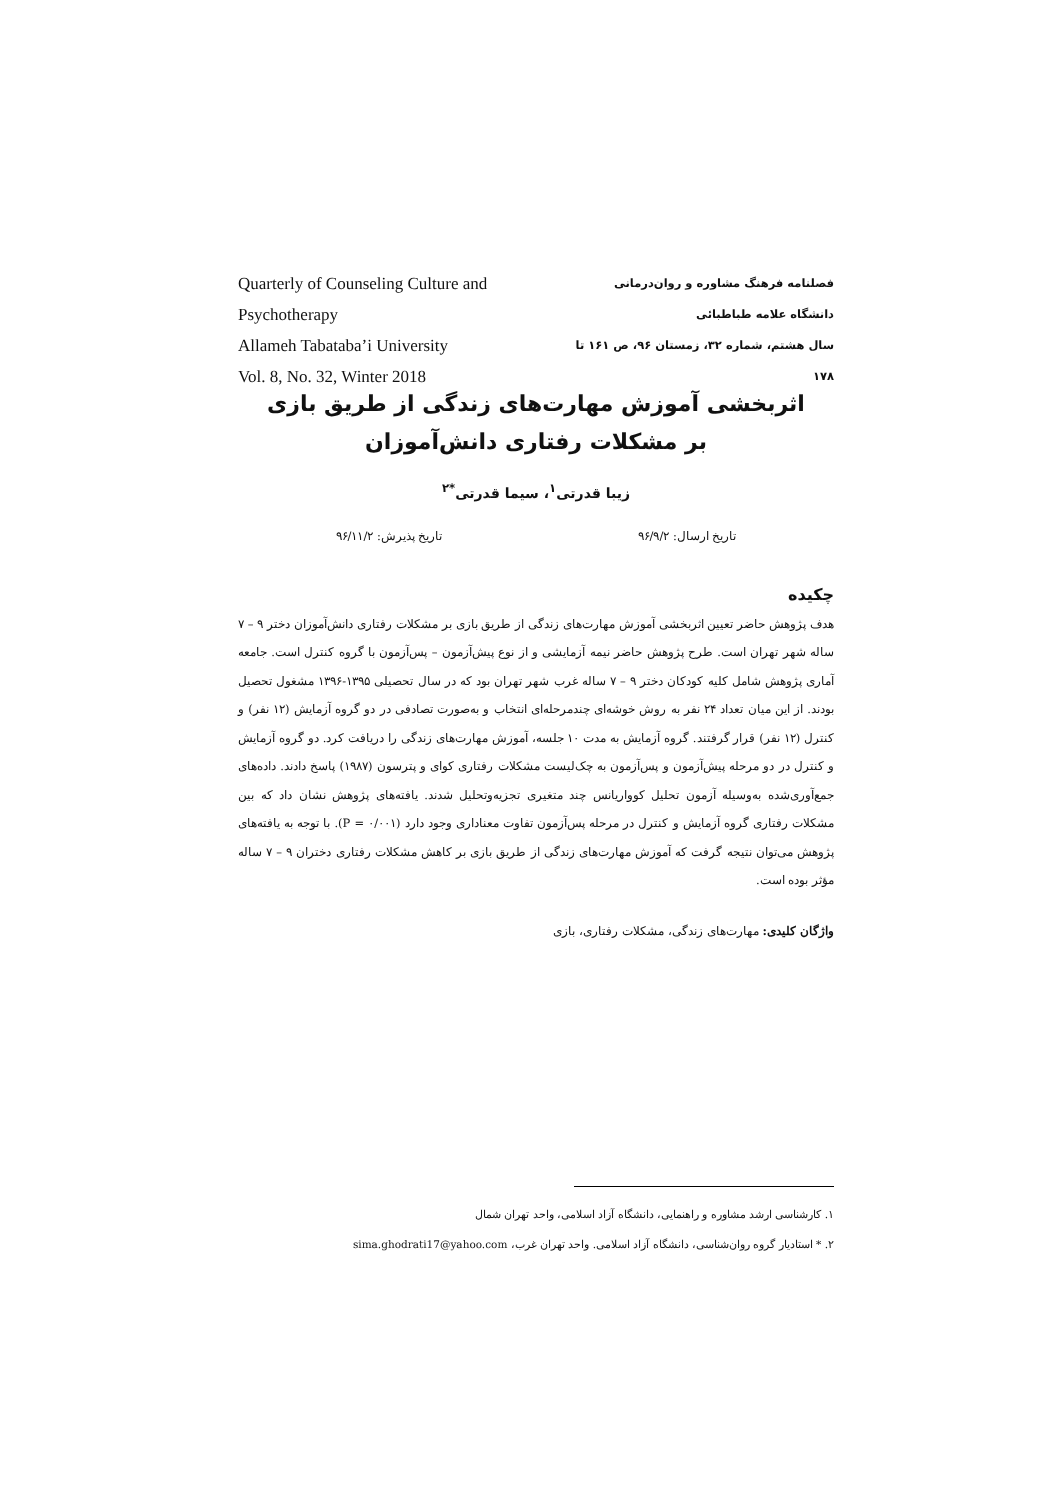Quarterly of Counseling Culture and Psychotherapy
Allameh Tabataba’i University
Vol. 8, No. 32, Winter 2018
فصلنامه فرهنگ مشاوره و روان‌درمانی
دانشگاه علامه طباطبائی
سال هشتم، شماره ۳۲، زمستان ۹۶، ص ۱۶۱ تا ۱۷۸
اثربخشی آموزش مهارت‌های زندگی از طریق بازی
بر مشکلات رفتاری دانش‌آموزان
زیبا قدرتی<sup>۱</sup>، سیما قدرتی<sup>*۲</sup>
تاریخ ارسال: ۹۶/۹/۲ تاریخ پذیرش: ۹۶/۱۱/۲
چکیده
هدف پژوهش حاضر تعیین اثربخشی آموزش مهارت‌های زندگی از طریق بازی بر مشکلات رفتاری دانش‌آموزان دختر ۹ – ۷ ساله شهر تهران است. طرح پژوهش حاضر نیمه آزمایشی و از نوع پیش‌آزمون – پس‌آزمون با گروه کنترل است. جامعه آماری پژوهش شامل کلیه کودکان دختر ۹ – ۷ ساله غرب شهر تهران بود که در سال تحصیلی ۱۳۹۵-۱۳۹۶ مشغول تحصیل بودند. از این میان تعداد ۲۴ نفر به روش خوشه‌ای چندمرحله‌ای انتخاب و به‌صورت تصادفی در دو گروه آزمایش (۱۲ نفر) و کنترل (۱۲ نفر) قرار گرفتند. گروه آزمایش به مدت ۱۰ جلسه، آموزش مهارت‌های زندگی را دریافت کرد. دو گروه آزمایش و کنترل در دو مرحله پیش‌آزمون و پس‌آزمون به چک‌لیست مشکلات رفتاری کوای و پترسون (۱۹۸۷) پاسخ دادند. داده‌های جمع‌آوری‌شده به‌وسیله آزمون تحلیل کوواریانس چند متغیری تجزیه‌وتحلیل شدند. یافته‌های پژوهش نشان داد که بین مشکلات رفتاری گروه آزمایش و کنترل در مرحله پس‌آزمون تفاوت معناداری وجود دارد (P = ۰/۰۰۱). با توجه به یافته‌های پژوهش می‌توان نتیجه گرفت که آموزش مهارت‌های زندگی از طریق بازی بر کاهش مشکلات رفتاری دختران ۹ – ۷ ساله مؤثر بوده است.
واژگان کلیدی: مهارت‌های زندگی، مشکلات رفتاری، بازی
۱. کارشناسی ارشد مشاوره و راهنمایی، دانشگاه آزاد اسلامی، واحد تهران شمال
۲. * استادیار گروه روان‌شناسی، دانشگاه آزاد اسلامی. واحد تهران غرب، sima.ghodrati17@yahoo.com